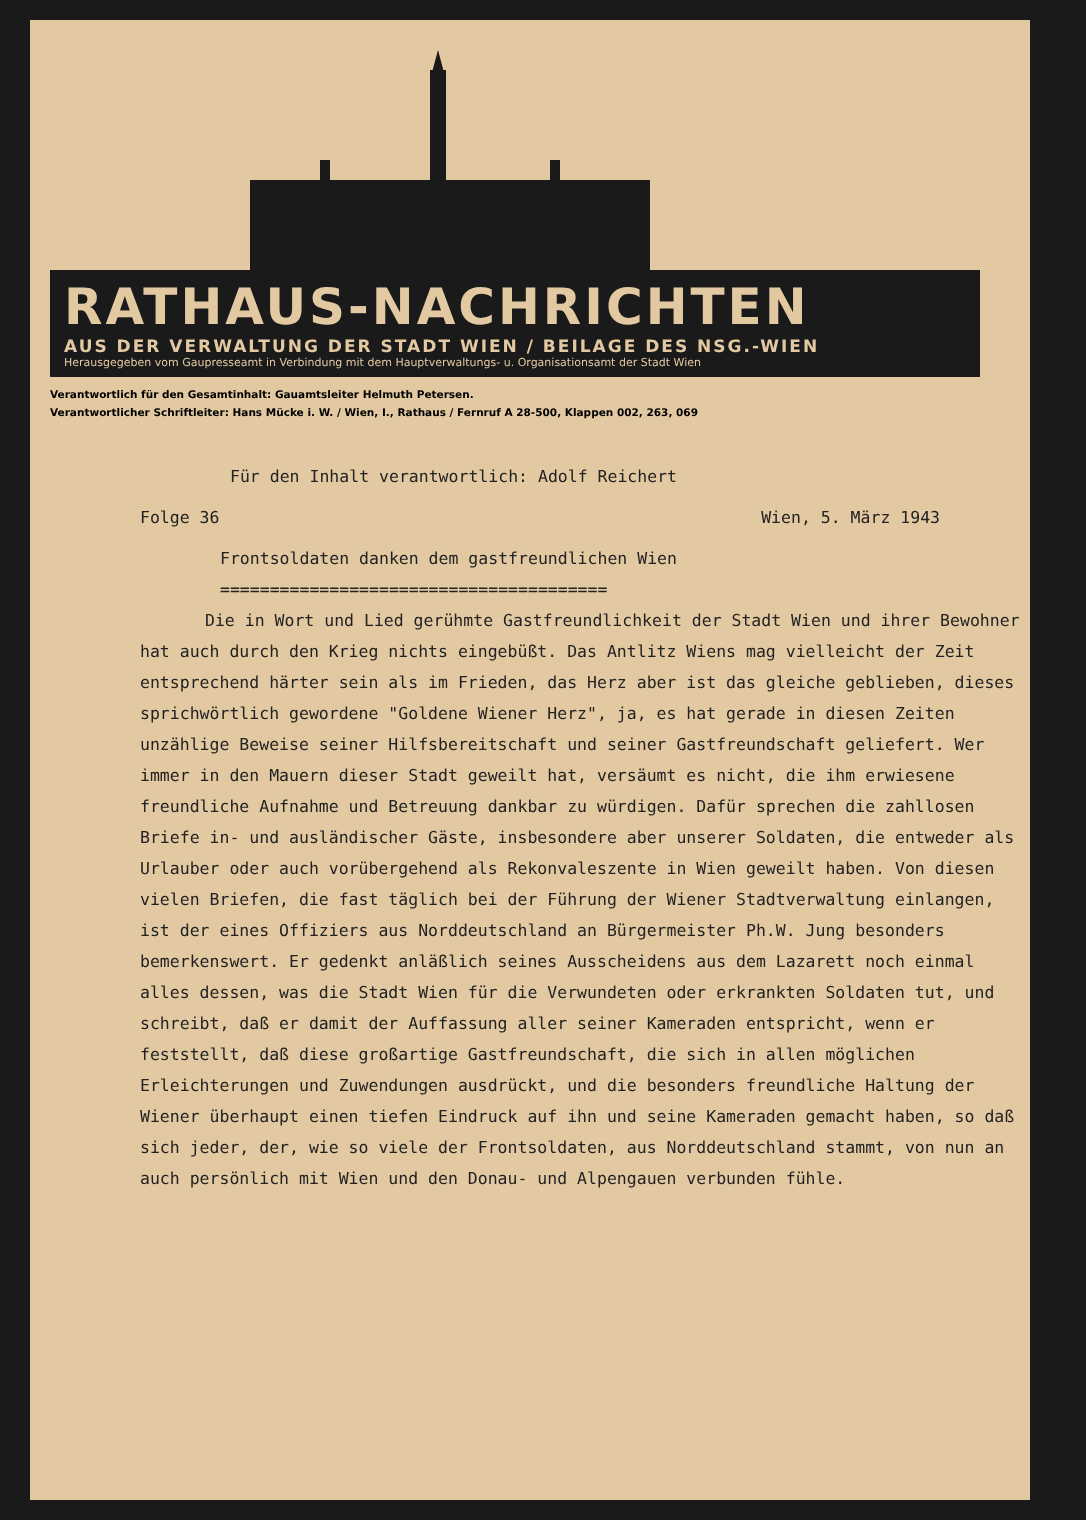RATHAUS-NACHRICHTEN
AUS DER VERWALTUNG DER STADT WIEN / BEILAGE DES NSG.-WIEN
Herausgegeben vom Gaupresseamt in Verbindung mit dem Hauptverwaltungs- u. Organisationsamt der Stadt Wien
Verantwortlich für den Gesamtinhalt: Gauamtsleiter Helmuth Petersen.
Verantwortlicher Schriftleiter: Hans Mücke i. W. / Wien, I., Rathaus / Fernruf A 28-500, Klappen 002, 263, 069
Für den Inhalt verantwortlich: Adolf Reichert
Folge 36 Wien, 5. März 1943
Frontsoldaten danken dem gastfreundlichen Wien
=======================================
Die in Wort und Lied gerühmte Gastfreundlichkeit der Stadt Wien und ihrer Bewohner hat auch durch den Krieg nichts eingebüßt. Das Antlitz Wiens mag vielleicht der Zeit entsprechend härter sein als im Frieden, das Herz aber ist das gleiche geblieben, dieses sprichwörtlich gewordene "Goldene Wiener Herz", ja, es hat gerade in diesen Zeiten unzählige Beweise seiner Hilfsbereitschaft und seiner Gastfreundschaft geliefert. Wer immer in den Mauern dieser Stadt geweilt hat, versäumt es nicht, die ihm erwiesene freundliche Aufnahme und Betreuung dankbar zu würdigen. Dafür sprechen die zahllosen Briefe in- und ausländischer Gäste, insbesondere aber unserer Soldaten, die entweder als Urlauber oder auch vorübergehend als Rekonvaleszente in Wien geweilt haben. Von diesen vielen Briefen, die fast täglich bei der Führung der Wiener Stadtverwaltung einlangen, ist der eines Offiziers aus Norddeutschland an Bürgermeister Ph.W. Jung besonders bemerkenswert. Er gedenkt anläßlich seines Ausscheidens aus dem Lazarett noch einmal alles dessen, was die Stadt Wien für die Verwundeten oder erkrankten Soldaten tut, und schreibt, daß er damit der Auffassung aller seiner Kameraden entspricht, wenn er feststellt, daß diese großartige Gastfreundschaft, die sich in allen möglichen Erleichterungen und Zuwendungen ausdrückt, und die besonders freundliche Haltung der Wiener überhaupt einen tiefen Eindruck auf ihn und seine Kameraden gemacht haben, so daß sich jeder, der, wie so viele der Frontsoldaten, aus Norddeutschland stammt, von nun an auch persönlich mit Wien und den Donau- und Alpengauen verbunden fühle.